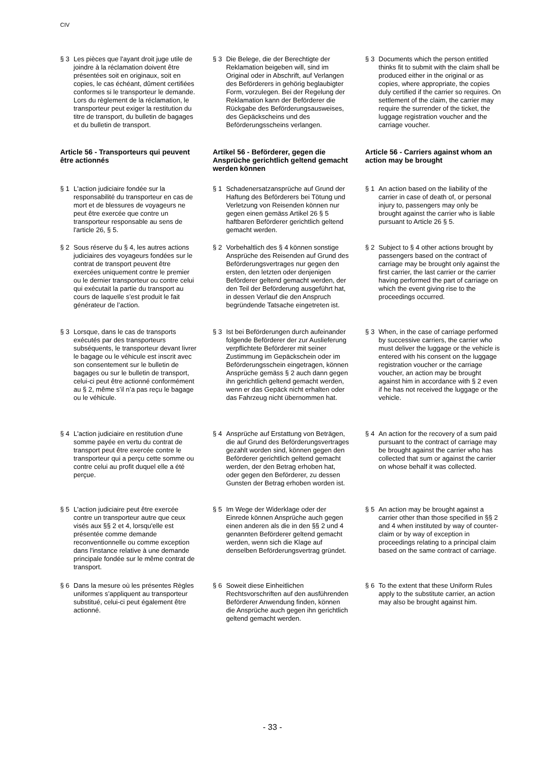CIV
§ 3 Les pièces que l'ayant droit juge utile de joindre à la réclamation doivent être présentées soit en originaux, soit en copies, le cas échéant, dûment certifiées conformes si le transporteur le demande. Lors du règlement de la réclamation, le transporteur peut exiger la restitution du titre de transport, du bulletin de bagages et du bulletin de transport.
§ 3 Die Belege, die der Berechtigte der Reklamation beigeben will, sind im Original oder in Abschrift, auf Verlangen des Beförderers in gehörig beglaubigter Form, vorzulegen. Bei der Regelung der Reklamation kann der Beförderer die Rückgabe des Beförderungsausweises, des Gepäckscheins und des Beförderungsscheins verlangen.
§ 3 Documents which the person entitled thinks fit to submit with the claim shall be produced either in the original or as copies, where appropriate, the copies duly certified if the carrier so requires. On settlement of the claim, the carrier may require the surrender of the ticket, the luggage registration voucher and the carriage voucher.
Article 56 - Transporteurs qui peuvent être actionnés
Artikel 56 - Beförderer, gegen die Ansprüche gerichtlich geltend gemacht werden können
Article 56 - Carriers against whom an action may be brought
§ 1 L'action judiciaire fondée sur la responsabilité du transporteur en cas de mort et de blessures de voyageurs ne peut être exercée que contre un transporteur responsable au sens de l'article 26, § 5.
§ 1 Schadenersatzansprüche auf Grund der Haftung des Beförderers bei Tötung und Verletzung von Reisenden können nur gegen einen gemäss Artikel 26 § 5 haftbaren Beförderer gerichtlich geltend gemacht werden.
§ 1 An action based on the liability of the carrier in case of death of, or personal injury to, passengers may only be brought against the carrier who is liable pursuant to Article 26 § 5.
§ 2 Sous réserve du § 4, les autres actions judiciaires des voyageurs fondées sur le contrat de transport peuvent être exercées uniquement contre le premier ou le dernier transporteur ou contre celui qui exécutait la partie du transport au cours de laquelle s’est produit le fait générateur de l’action.
§ 2 Vorbehaltlich des § 4 können sonstige Ansprüche des Reisenden auf Grund des Beförderungsvertrages nur gegen den ersten, den letzten oder denjenigen Beförderer geltend gemacht werden, der den Teil der Beförderung ausgeführt hat, in dessen Verlauf die den Anspruch begründende Tatsache eingetreten ist.
§ 2 Subject to § 4 other actions brought by passengers based on the contract of carriage may be brought only against the first carrier, the last carrier or the carrier having performed the part of carriage on which the event giving rise to the proceedings occurred.
§ 3 Lorsque, dans le cas de transports exécutés par des transporteurs subséquents, le transporteur devant livrer le bagage ou le véhicule est inscrit avec son consentement sur le bulletin de bagages ou sur le bulletin de transport, celui-ci peut être actionné conformément au § 2, même s’il n’a pas reçu le bagage ou le véhicule.
§ 3 Ist bei Beförderungen durch aufeinander folgende Beförderer der zur Auslieferung verpflichtete Beförderer mit seiner Zustimmung im Gepäckschein oder im Beförderungsschein eingetragen, können Ansprüche gemäss § 2 auch dann gegen ihn gerichtlich geltend gemacht werden, wenn er das Gepäck nicht erhalten oder das Fahrzeug nicht übernommen hat.
§ 3 When, in the case of carriage performed by successive carriers, the carrier who must deliver the luggage or the vehicle is entered with his consent on the luggage registration voucher or the carriage voucher, an action may be brought against him in accordance with § 2 even if he has not received the luggage or the vehicle.
§ 4 L'action judiciaire en restitution d'une somme payée en vertu du contrat de transport peut être exercée contre le transporteur qui a perçu cette somme ou contre celui au profit duquel elle a été perçue.
§ 4 Ansprüche auf Erstattung von Beträgen, die auf Grund des Beförderungsvertrages gezahlt worden sind, können gegen den Beförderer gerichtlich geltend gemacht werden, der den Betrag erhoben hat, oder gegen den Beförderer, zu dessen Gunsten der Betrag erhoben worden ist.
§ 4 An action for the recovery of a sum paid pursuant to the contract of carriage may be brought against the carrier who has collected that sum or against the carrier on whose behalf it was collected.
§ 5 L'action judiciaire peut être exercée contre un transporteur autre que ceux visés aux §§ 2 et 4, lorsqu'elle est présentée comme demande reconventionnelle ou comme exception dans l'instance relative à une demande principale fondée sur le même contrat de transport.
§ 5 Im Wege der Widerklage oder der Einrede können Ansprüche auch gegen einen anderen als die in den §§ 2 und 4 genannten Beförderer geltend gemacht werden, wenn sich die Klage auf denselben Beförderungsvertrag gründet.
§ 5 An action may be brought against a carrier other than those specified in §§ 2 and 4 when instituted by way of counter-claim or by way of exception in proceedings relating to a principal claim based on the same contract of carriage.
§ 6 Dans la mesure où les présentes Règles uniformes s’appliquent au transporteur substitué, celui-ci peut également être actionné.
§ 6 Soweit diese Einheitlichen Rechtsvorschriften auf den ausführenden Beförderer Anwendung finden, können die Ansprüche auch gegen ihn gerichtlich geltend gemacht werden.
§ 6 To the extent that these Uniform Rules apply to the substitute carrier, an action may also be brought against him.
- 33 -